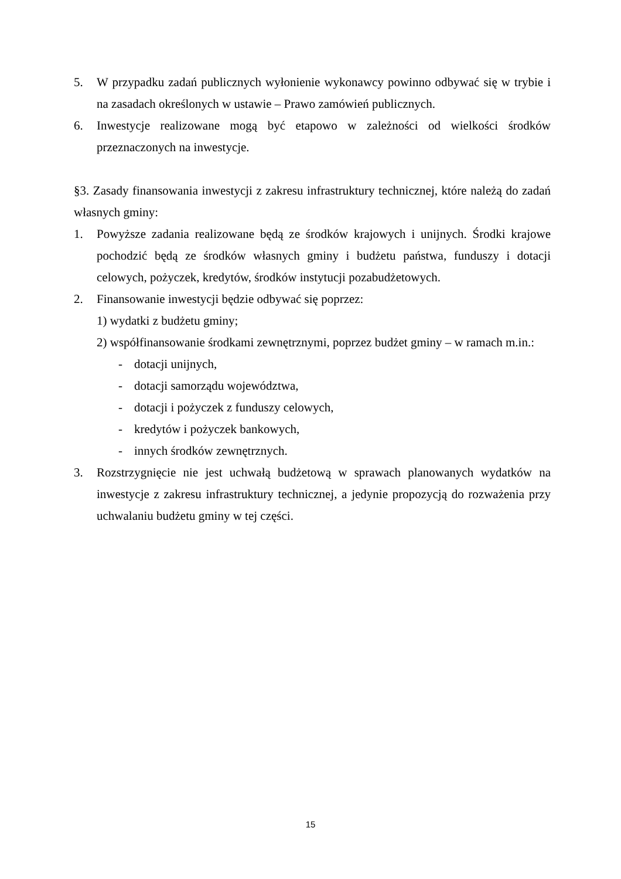5. W przypadku zadań publicznych wyłonienie wykonawcy powinno odbywać się w trybie i na zasadach określonych w ustawie – Prawo zamówień publicznych.
6. Inwestycje realizowane mogą być etapowo w zależności od wielkości środków przeznaczonych na inwestycje.
§3. Zasady finansowania inwestycji z zakresu infrastruktury technicznej, które należą do zadań własnych gminy:
1. Powyższe zadania realizowane będą ze środków krajowych i unijnych. Środki krajowe pochodzić będą ze środków własnych gminy i budżetu państwa, funduszy i dotacji celowych, pożyczek, kredytów, środków instytucji pozabudżetowych.
2. Finansowanie inwestycji będzie odbywać się poprzez:
1) wydatki z budżetu gminy;
2) współfinansowanie środkami zewnętrznymi, poprzez budżet gminy – w ramach m.in.:
- dotacji unijnych,
- dotacji samorządu województwa,
- dotacji i pożyczek z funduszy celowych,
- kredytów i pożyczek bankowych,
- innych środków zewnętrznych.
3. Rozstrzygnięcie nie jest uchwałą budżetową w sprawach planowanych wydatków na inwestycje z zakresu infrastruktury technicznej, a jedynie propozycją do rozważenia przy uchwalaniu budżetu gminy w tej części.
15